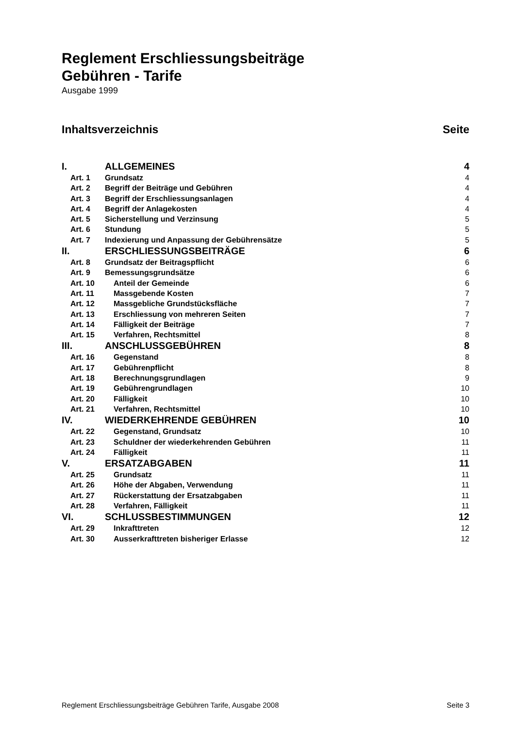Reglement Erschliessungsbeiträge
Gebühren - Tarife
Ausgabe 1999
Inhaltsverzeichnis Seite
I. ALLGEMEINES 4
Art. 1 Grundsatz 4
Art. 2 Begriff der Beiträge und Gebühren 4
Art. 3 Begriff der Erschliessungsanlagen 4
Art. 4 Begriff der Anlagekosten 4
Art. 5 Sicherstellung und Verzinsung 5
Art. 6 Stundung 5
Art. 7 Indexierung und Anpassung der Gebührensätze 5
II. ERSCHLIESSUNGSBEITRÄGE 6
Art. 8 Grundsatz der Beitragspflicht 6
Art. 9 Bemessungsgrundsätze 6
Art. 10 Anteil der Gemeinde 6
Art. 11 Massgebende Kosten 7
Art. 12 Massgebliche Grundstücksfläche 7
Art. 13 Erschliessung von mehreren Seiten 7
Art. 14 Fälligkeit der Beiträge 7
Art. 15 Verfahren, Rechtsmittel 8
III. ANSCHLUSSGEBÜHREN 8
Art. 16 Gegenstand 8
Art. 17 Gebührenpflicht 8
Art. 18 Berechnungsgrundlagen 9
Art. 19 Gebührengrundlagen 10
Art. 20 Fälligkeit 10
Art. 21 Verfahren, Rechtsmittel 10
IV. WIEDERKEHRENDE GEBÜHREN 10
Art. 22 Gegenstand, Grundsatz 10
Art. 23 Schuldner der wiederkehrenden Gebühren 11
Art. 24 Fälligkeit 11
V. ERSATZABGABEN 11
Art. 25 Grundsatz 11
Art. 26 Höhe der Abgaben, Verwendung 11
Art. 27 Rückerstattung der Ersatzabgaben 11
Art. 28 Verfahren, Fälligkeit 11
VI. SCHLUSSBESTIMMUNGEN 12
Art. 29 Inkrafttreten 12
Art. 30 Ausserkrafttreten bisheriger Erlasse 12
Reglement Erschliessungsbeiträge Gebühren Tarife, Ausgabe 2008 Seite 3